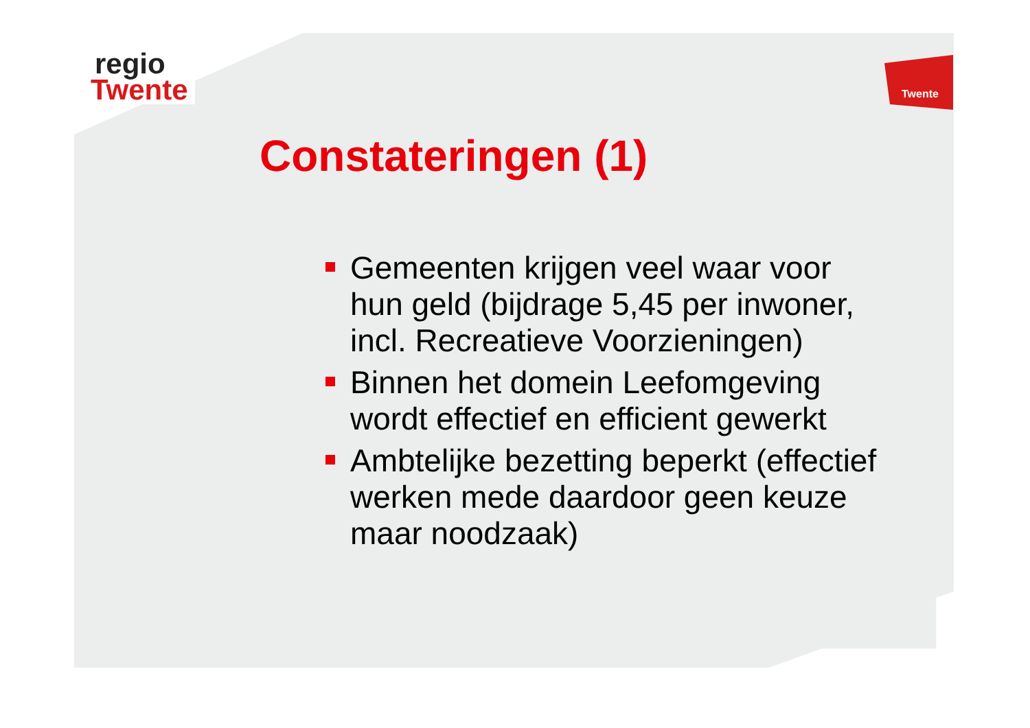regio
Twente
Twente
Constateringen (1)
Gemeenten krijgen veel waar voor hun geld (bijdrage 5,45 per inwoner, incl. Recreatieve Voorzieningen)
Binnen het domein Leefomgeving wordt effectief en efficient gewerkt
Ambtelijke bezetting beperkt (effectief werken mede daardoor geen keuze maar noodzaak)